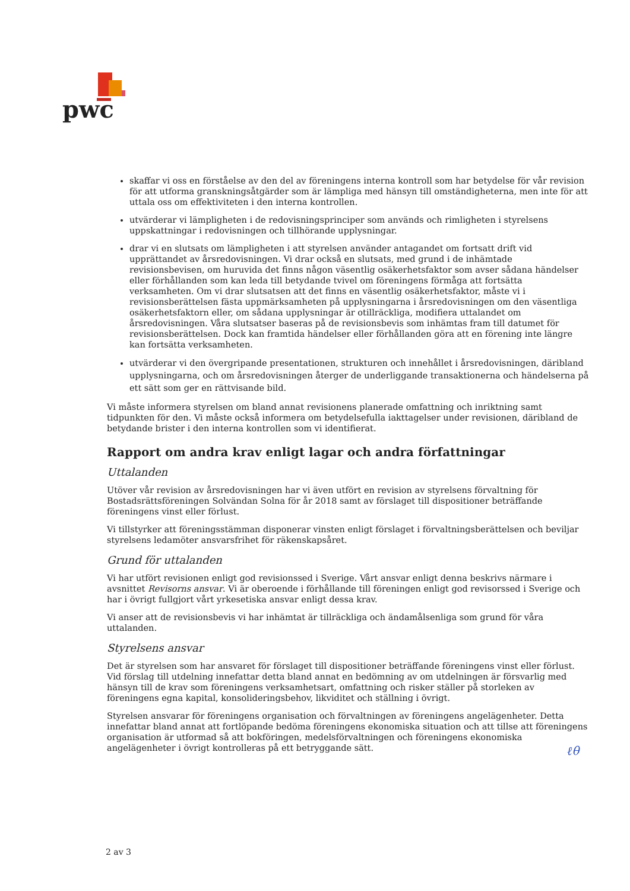pwc
skaffar vi oss en förståelse av den del av föreningens interna kontroll som har betydelse för vår revision för att utforma granskningsåtgärder som är lämpliga med hänsyn till omständigheterna, men inte för att uttala oss om effektiviteten i den interna kontrollen.
utvärderar vi lämpligheten i de redovisningsprinciper som används och rimligheten i styrelsens uppskattningar i redovisningen och tillhörande upplysningar.
drar vi en slutsats om lämpligheten i att styrelsen använder antagandet om fortsatt drift vid upprättandet av årsredovisningen. Vi drar också en slutsats, med grund i de inhämtade revisionsbevisen, om huruvida det finns någon väsentlig osäkerhetsfaktor som avser sådana händelser eller förhållanden som kan leda till betydande tvivel om föreningens förmåga att fortsätta verksamheten. Om vi drar slutsatsen att det finns en väsentlig osäkerhetsfaktor, måste vi i revisionsberättelsen fästa uppmärksamheten på upplysningarna i årsredovisningen om den väsentliga osäkerhetsfaktorn eller, om sådana upplysningar är otillräckliga, modifiera uttalandet om årsredovisningen. Våra slutsatser baseras på de revisionsbevis som inhämtas fram till datumet för revisionsberättelsen. Dock kan framtida händelser eller förhållanden göra att en förening inte längre kan fortsätta verksamheten.
utvärderar vi den övergripande presentationen, strukturen och innehållet i årsredovisningen, däribland upplysningarna, och om årsredovisningen återger de underliggande transaktionerna och händelserna på ett sätt som ger en rättvisande bild.
Vi måste informera styrelsen om bland annat revisionens planerade omfattning och inriktning samt tidpunkten för den. Vi måste också informera om betydelsefulla iakttagelser under revisionen, däribland de betydande brister i den interna kontrollen som vi identifierat.
Rapport om andra krav enligt lagar och andra författningar
Uttalanden
Utöver vår revision av årsredovisningen har vi även utfört en revision av styrelsens förvaltning för Bostadsrättsföreningen Solvändan Solna för år 2018 samt av förslaget till dispositioner beträffande föreningens vinst eller förlust.
Vi tillstyrker att föreningsstämman disponerar vinsten enligt förslaget i förvaltningsberättelsen och beviljar styrelsens ledamöter ansvarsfrihet för räkenskapsåret.
Grund för uttalanden
Vi har utfört revisionen enligt god revisionssed i Sverige. Vårt ansvar enligt denna beskrivs närmare i avsnittet Revisorns ansvar. Vi är oberoende i förhållande till föreningen enligt god revisorssed i Sverige och har i övrigt fullgjort vårt yrkesetiska ansvar enligt dessa krav.
Vi anser att de revisionsbevis vi har inhämtat är tillräckliga och ändamålsenliga som grund för våra uttalanden.
Styrelsens ansvar
Det är styrelsen som har ansvaret för förslaget till dispositioner beträffande föreningens vinst eller förlust. Vid förslag till utdelning innefattar detta bland annat en bedömning av om utdelningen är försvarlig med hänsyn till de krav som föreningens verksamhetsart, omfattning och risker ställer på storleken av föreningens egna kapital, konsolideringsbehov, likviditet och ställning i övrigt.
Styrelsen ansvarar för föreningens organisation och förvaltningen av föreningens angelägenheter. Detta innefattar bland annat att fortlöpande bedöma föreningens ekonomiska situation och att tillse att föreningens organisation är utformad så att bokföringen, medelsförvaltningen och föreningens ekonomiska angelägenheter i övrigt kontrolleras på ett betryggande sätt.
ℓθ
2 av 3